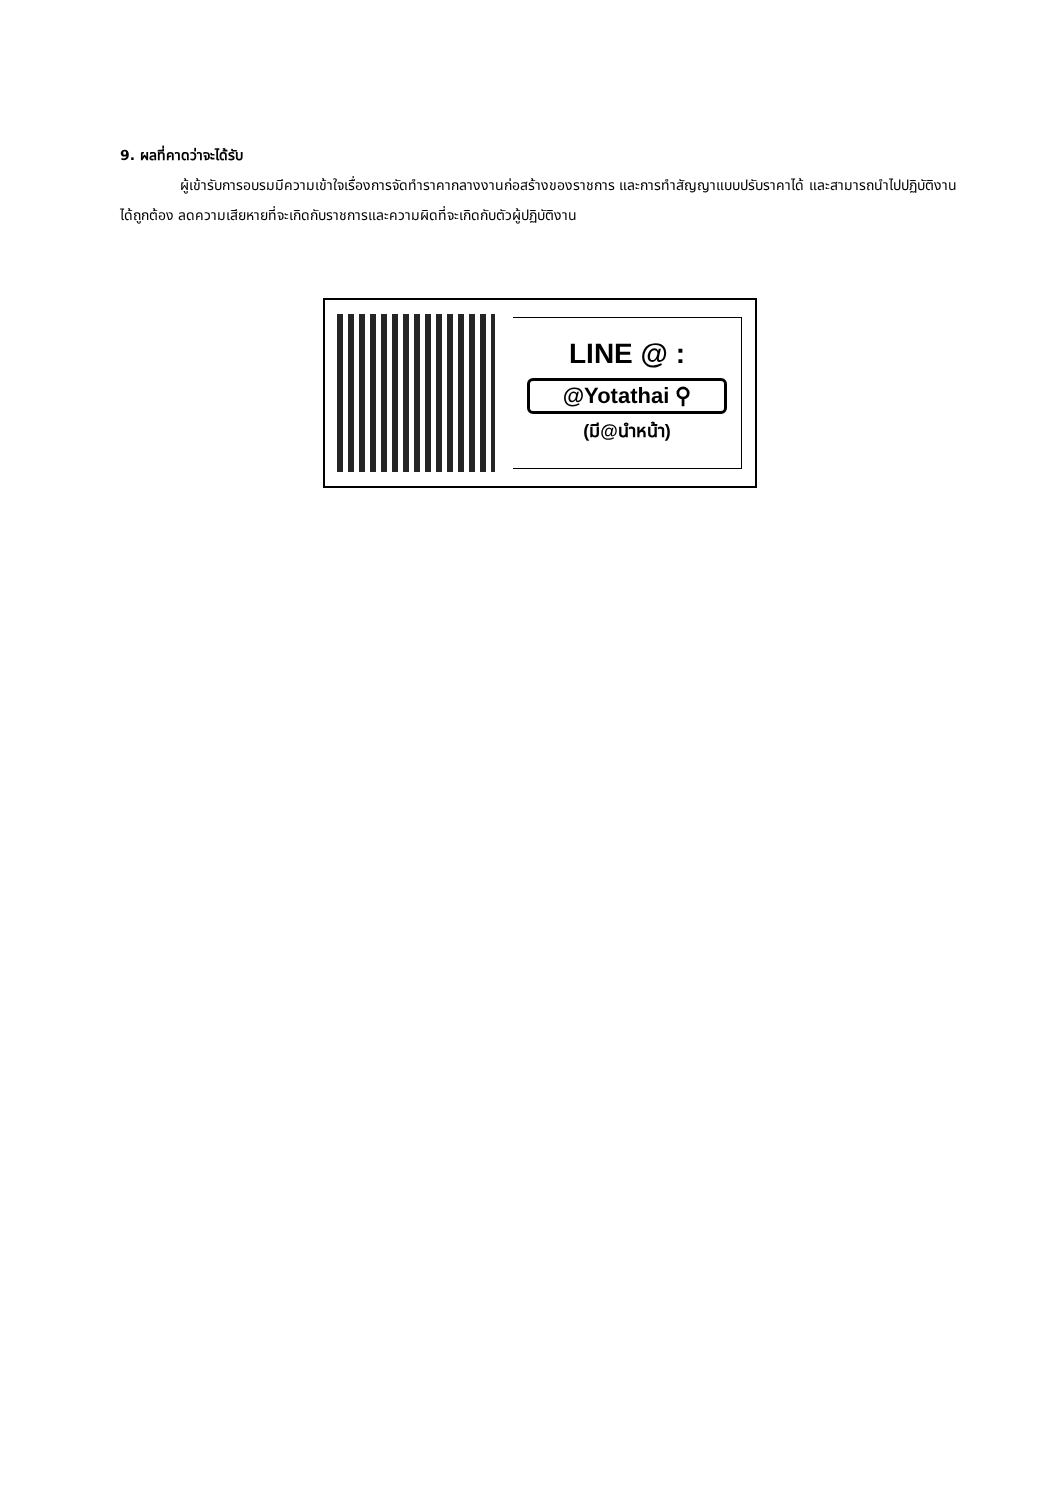9. ผลที่คาดว่าจะได้รับ
ผู้เข้ารับการอบรมมีความเข้าใจเรื่องการจัดทำราคากลางงานก่อสร้างของราชการ และการทำสัญญาแบบปรับราคาได้ และสามารถนำไปปฏิบัติงานได้ถูกต้อง ลดความเสียหายที่จะเกิดกับราชการและความผิดที่จะเกิดกับตัวผู้ปฏิบัติงาน
LINE @ :
@Yotathai ⚲
(มี@นำหน้า)